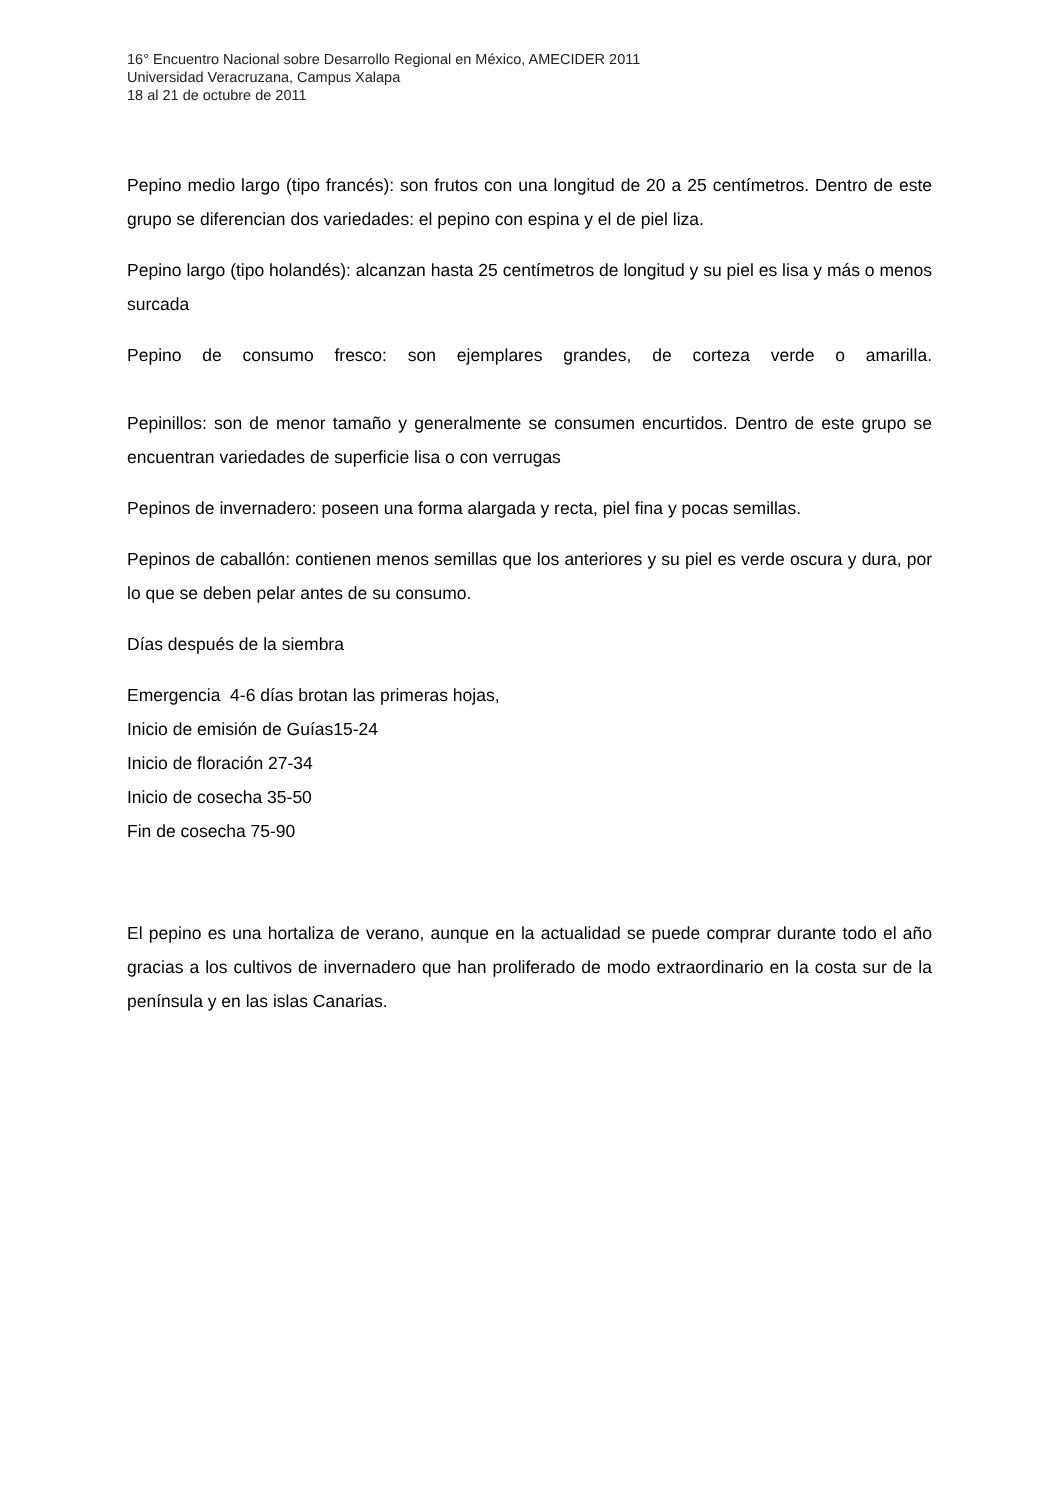16° Encuentro Nacional sobre Desarrollo Regional en México, AMECIDER 2011
Universidad Veracruzana, Campus Xalapa
18 al 21 de octubre de 2011
Pepino medio largo (tipo francés): son frutos con una longitud de 20 a 25 centímetros. Dentro de este grupo se diferencian dos variedades: el pepino con espina y el de piel liza.
Pepino largo (tipo holandés): alcanzan hasta 25 centímetros de longitud y su piel es lisa y más o menos surcada
Pepino de consumo fresco: son ejemplares grandes, de corteza verde o amarilla.
Pepinillos: son de menor tamaño y generalmente se consumen encurtidos. Dentro de este grupo se encuentran variedades de superficie lisa o con verrugas
Pepinos de invernadero: poseen una forma alargada y recta, piel fina y pocas semillas.
Pepinos de caballón: contienen menos semillas que los anteriores y su piel es verde oscura y dura, por lo que se deben pelar antes de su consumo.
Días después de la siembra
Emergencia 4-6 días brotan las primeras hojas,
Inicio de emisión de Guías15-24
Inicio de floración 27-34
Inicio de cosecha 35-50
Fin de cosecha 75-90
El pepino es una hortaliza de verano, aunque en la actualidad se puede comprar durante todo el año gracias a los cultivos de invernadero que han proliferado de modo extraordinario en la costa sur de la península y en las islas Canarias.